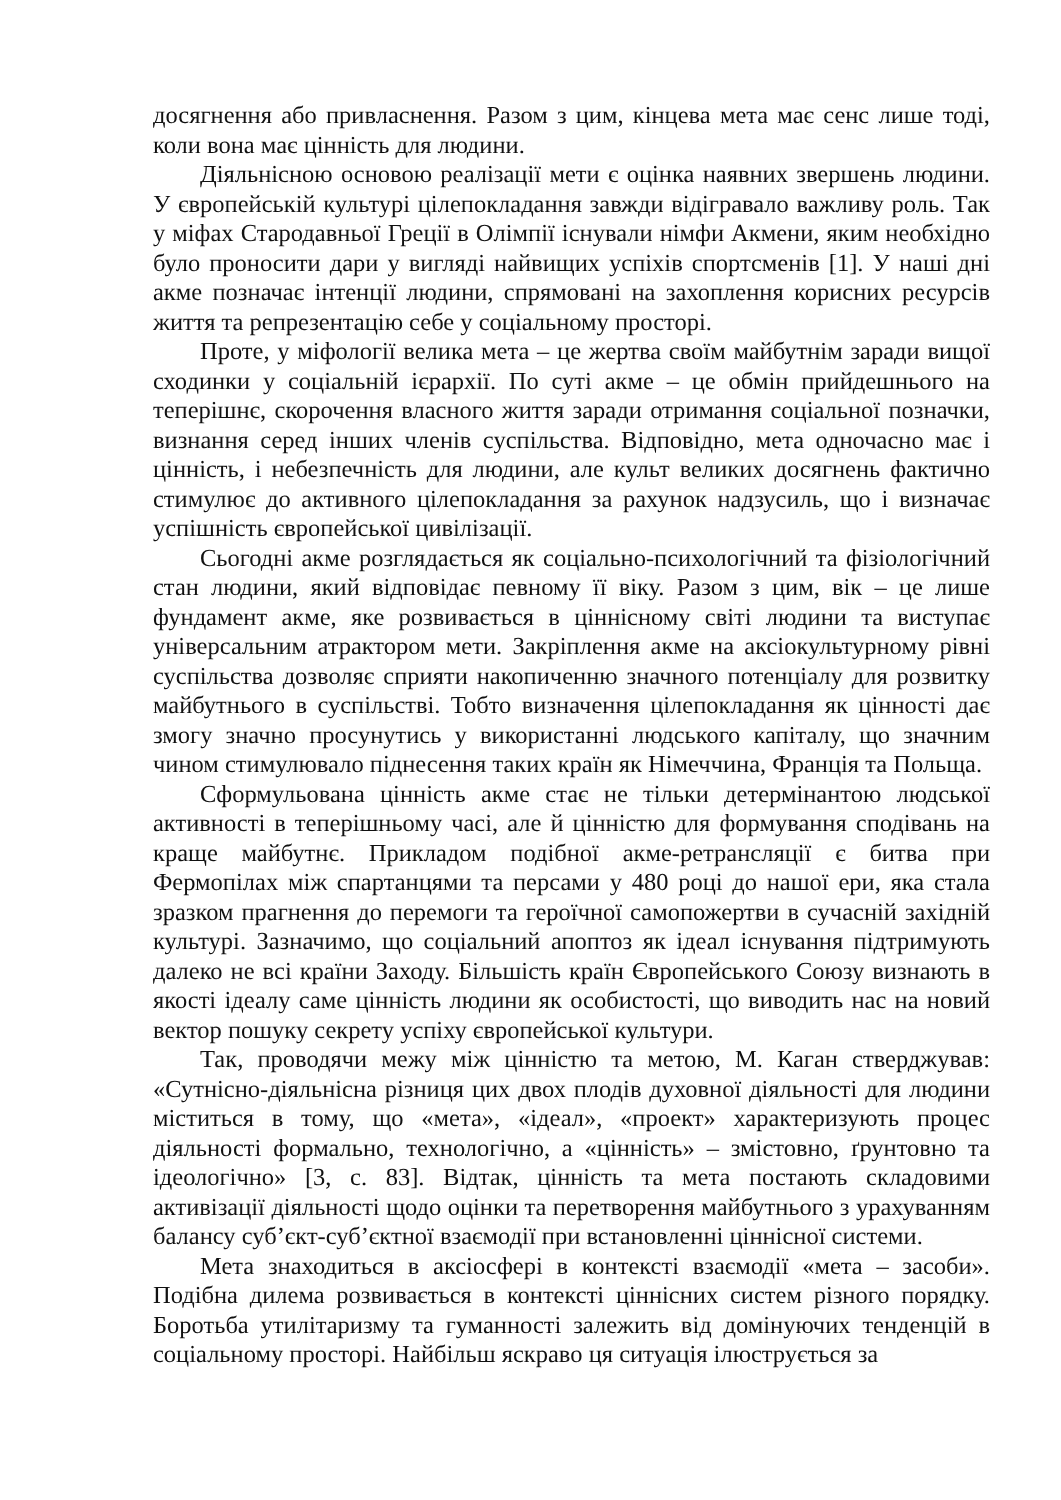досягнення або привласнення. Разом з цим, кінцева мета має сенс лише тоді, коли вона має цінність для людини.
Діяльнісною основою реалізації мети є оцінка наявних звершень людини. У європейській культурі цілепокладання завжди відігравало важливу роль. Так у міфах Стародавньої Греції в Олімпії існували німфи Акмени, яким необхідно було проносити дари у вигляді найвищих успіхів спортсменів [1]. У наші дні акме позначає інтенції людини, спрямовані на захоплення корисних ресурсів життя та репрезентацію себе у соціальному просторі.
Проте, у міфології велика мета – це жертва своїм майбутнім заради вищої сходинки у соціальній ієрархії. По суті акме – це обмін прийдешнього на теперішнє, скорочення власного життя заради отримання соціальної позначки, визнання серед інших членів суспільства. Відповідно, мета одночасно має і цінність, і небезпечність для людини, але культ великих досягнень фактично стимулює до активного цілепокладання за рахунок надзусиль, що і визначає успішність європейської цивілізації.
Сьогодні акме розглядається як соціально-психологічний та фізіологічний стан людини, який відповідає певному її віку. Разом з цим, вік – це лише фундамент акме, яке розвивається в ціннісному світі людини та виступає універсальним атрактором мети. Закріплення акме на аксіокультурному рівні суспільства дозволяє сприяти накопиченню значного потенціалу для розвитку майбутнього в суспільстві. Тобто визначення цілепокладання як цінності дає змогу значно просунутись у використанні людського капіталу, що значним чином стимулювало піднесення таких країн як Німеччина, Франція та Польща.
Сформульована цінність акме стає не тільки детермінантою людської активності в теперішньому часі, але й цінністю для формування сподівань на краще майбутнє. Прикладом подібної акме-ретрансляції є битва при Фермопілах між спартанцями та персами у 480 році до нашої ери, яка стала зразком прагнення до перемоги та героїчної самопожертви в сучасній західній культурі. Зазначимо, що соціальний апоптоз як ідеал існування підтримують далеко не всі країни Заходу. Більшість країн Європейського Союзу визнають в якості ідеалу саме цінність людини як особистості, що виводить нас на новий вектор пошуку секрету успіху європейської культури.
Так, проводячи межу між цінністю та метою, М. Каган стверджував: «Сутнісно-діяльнісна різниця цих двох плодів духовної діяльності для людини міститься в тому, що «мета», «ідеал», «проект» характеризують процес діяльності формально, технологічно, а «цінність» – змістовно, ґрунтовно та ідеологічно» [3, с. 83]. Відтак, цінність та мета постають складовими активізації діяльності щодо оцінки та перетворення майбутнього з урахуванням балансу суб’єкт-суб’єктної взаємодії при встановленні ціннісної системи.
Мета знаходиться в аксіосфері в контексті взаємодії «мета – засоби». Подібна дилема розвивається в контексті ціннісних систем різного порядку. Боротьба утилітаризму та гуманності залежить від домінуючих тенденцій в соціальному просторі. Найбільш яскраво ця ситуація ілюструється за